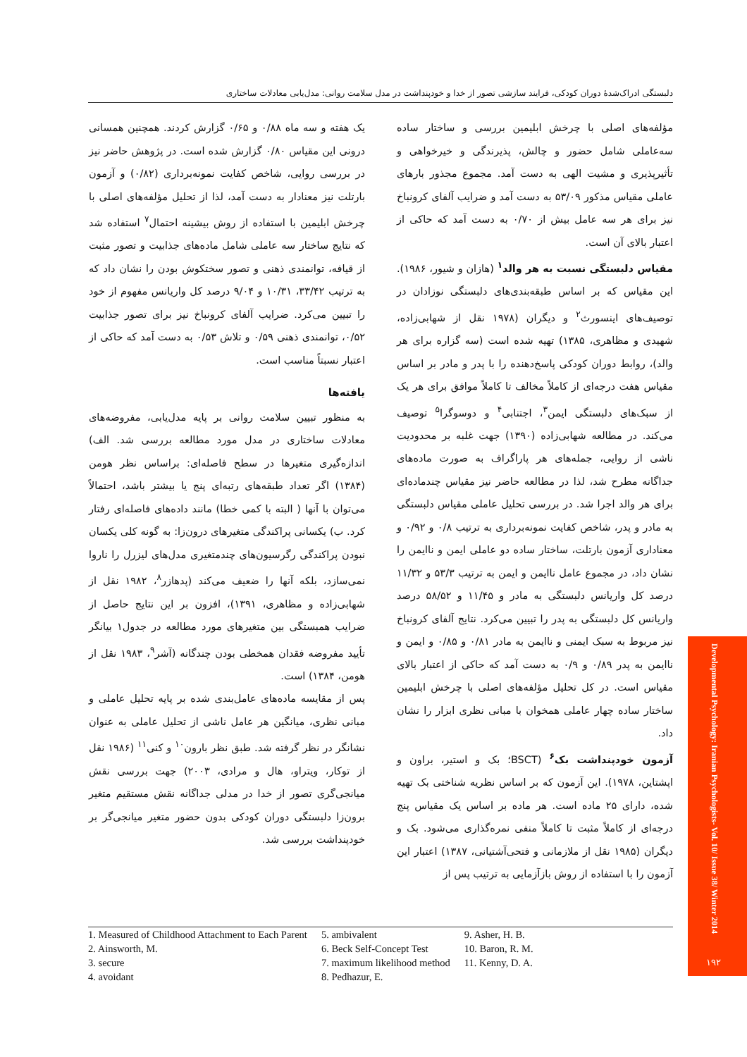دلبستگی ادراک‌شدهٔ دوران کودکی، فرایند سازشی تصور از خدا و خودپنداشت در مدل سلامت روانی: مدل‌یابی معادلات ساختاری
مؤلفه‌های اصلی با چرخش ابلیمین بررسی و ساختار ساده سه‌عاملی شامل حضور و چالش، پذیرندگی و خیرخواهی و تأثیرپذیری و مشیت الهی به دست آمد. مجموع مجذور بارهای عاملی مقیاس مذکور ۵۳/۰۹ به دست آمد و ضرایب آلفای کرونباخ نیز برای هر سه عامل بیش از ۰/۷۰ به دست آمد که حاکی از اعتبار بالای آن است.
مقیاس دلبستگی نسبت به هر والد<sup>۱</sup> (هازان و شیور، ۱۹۸۶). این مقیاس که بر اساس طبقه‌بندی‌های دلبستگی نوزادان در توصیف‌های اینسورث<sup>۲</sup> و دیگران (۱۹۷۸ نقل از شهابی‌زاده، شهیدی و مظاهری، ۱۳۸۵) تهیه شده است (سه گزاره برای هر والد)، روابط دوران کودکی پاسخ‌دهنده را با پدر و مادر بر اساس مقیاس هفت درجه‌ای از کاملاً مخالف تا کاملاً موافق برای هر یک از سبک‌های دلبستگی ایمن<sup>۳</sup>، اجتنابی<sup>۴</sup> و دوسوگرا<sup>۵</sup> توصیف می‌کند. در مطالعه شهابی‌زاده (۱۳۹۰) جهت غلبه بر محدودیت ناشی از روایی، جمله‌های هر پاراگراف به صورت ماده‌های جداگانه مطرح شد، لذا در مطالعه حاضر نیز مقیاس چندماده‌ای برای هر والد اجرا شد. در بررسی تحلیل عاملی مقیاس دلبستگی به مادر و پدر، شاخص کفایت نمونه‌برداری به ترتیب ۰/۸ و ۰/۹۲ و معناداری آزمون بارتلت، ساختار ساده دو عاملی ایمن و ناایمن را نشان داد، در مجموع عامل ناایمن و ایمن به ترتیب ۵۳/۳ و ۱۱/۳۲ درصد کل واریانس دلبستگی به مادر و ۱۱/۴۵ و ۵۸/۵۲ درصد واریانس کل دلبستگی به پدر را تبیین می‌کرد. نتایج آلفای کرونباخ نیز مربوط به سبک ایمنی و ناایمن به مادر ۰/۸۱ و ۰/۸۵ و ایمن و ناایمن به پدر ۰/۸۹ و ۰/۹ به دست آمد که حاکی از اعتبار بالای مقیاس است. در کل تحلیل مؤلفه‌های اصلی با چرخش ابلیمین ساختار ساده چهار عاملی همخوان با مبانی نظری ابزار را نشان داد.
آزمون خودپنداشت بک<sup>۶</sup> (BSCT؛ بک و استیر، براون و اپشتاین، ۱۹۷۸). این آزمون که بر اساس نظریه شناختی بک تهیه شده، دارای ۲۵ ماده است. هر ماده بر اساس یک مقیاس پنج درجه‌ای از کاملاً مثبت تا کاملاً منفی نمره‌گذاری می‌شود. بک و دیگران (۱۹۸۵ نقل از ملازمانی و فتحی‌آشتیانی، ۱۳۸۷) اعتبار این آزمون را با استفاده از روش بازآزمایی به ترتیب پس از
یک هفته و سه ماه ۰/۸۸ و ۰/۶۵ گزارش کردند. همچنین همسانی درونی این مقیاس ۰/۸۰ گزارش شده است. در پژوهش حاضر نیز در بررسی روایی، شاخص کفایت نمونه‌برداری (۰/۸۲) و آزمون بارتلت نیز معنادار به دست آمد، لذا از تحلیل مؤلفه‌های اصلی با چرخش ابلیمین با استفاده از روش بیشینه احتمال<sup>۷</sup> استفاده شد که نتایج ساختار سه عاملی شامل ماده‌های جذابیت و تصور مثبت از قیافه، توانمندی ذهنی و تصور سختکوش بودن را نشان داد که به ترتیب ۳۳/۴۲، ۱۰/۳۱ و ۹/۰۴ درصد کل واریانس مفهوم از خود را تبیین می‌کرد. ضرایب آلفای کرونباخ نیز برای تصور جذابیت ۰/۵۲، توانمندی ذهنی ۰/۵۹ و تلاش ۰/۵۳ به دست آمد که حاکی از اعتبار نسبتاً مناسب است.
یافته‌ها
به منظور تبیین سلامت روانی بر پایه مدل‌یابی، مفروضه‌های معادلات ساختاری در مدل مورد مطالعه بررسی شد. الف) اندازه‌گیری متغیرها در سطح فاصله‌ای: براساس نظر هومن (۱۳۸۴) اگر تعداد طبقه‌های رتبه‌ای پنج یا بیشتر باشد، احتمالاً می‌توان با آنها ( البته با کمی خطا) مانند داده‌های فاصله‌ای رفتار کرد. ب) یکسانی پراکندگی متغیرهای درون‌زا: به گونه کلی یکسان نبودن پراکندگی رگرسیون‌های چندمتغیری مدل‌های لیزرل را ناروا نمی‌سازد، بلکه آنها را ضعیف می‌کند (پدهازر<sup>۸</sup>، ۱۹۸۲ نقل از شهابی‌زاده و مظاهری، ۱۳۹۱)، افزون بر این نتایج حاصل از ضرایب همبستگی بین متغیرهای مورد مطالعه در جدول۱ بیانگر تأیید مفروضه فقدان همخطی بودن چندگانه (آشر<sup>۹</sup>، ۱۹۸۳ نقل از هومن، ۱۳۸۴) است.
پس از مقایسه ماده‌های عامل‌بندی شده بر پایه تحلیل عاملی و مبانی نظری، میانگین هر عامل ناشی از تحلیل عاملی به عنوان نشانگر در نظر گرفته شد. طبق نظر بارون<sup>۱۰</sup> و کنی<sup>۱۱</sup> (۱۹۸۶ نقل از توکار، ویتراو، هال و مرادی، ۲۰۰۳) جهت بررسی نقش میانجی‌گری تصور از خدا در مدلی جداگانه نقش مستقیم متغیر برون‌زا دلبستگی دوران کودکی بدون حضور متغیر میانجی‌گر بر خودپنداشت بررسی شد.
1. Measured of Childhood Attachment to Each Parent
2. Ainsworth, M.
3. secure
4. avoidant
5. ambivalent
6. Beck Self-Concept Test
7. maximum likelihood method
8. Pedhazur, E.
9. Asher, H. B.
10. Baron, R. M.
11. Kenny, D. A.
Developmental Psychology: Iranian Psychologists- Vol. 10/ Issue 38/ Winter 2014
۱۹۲